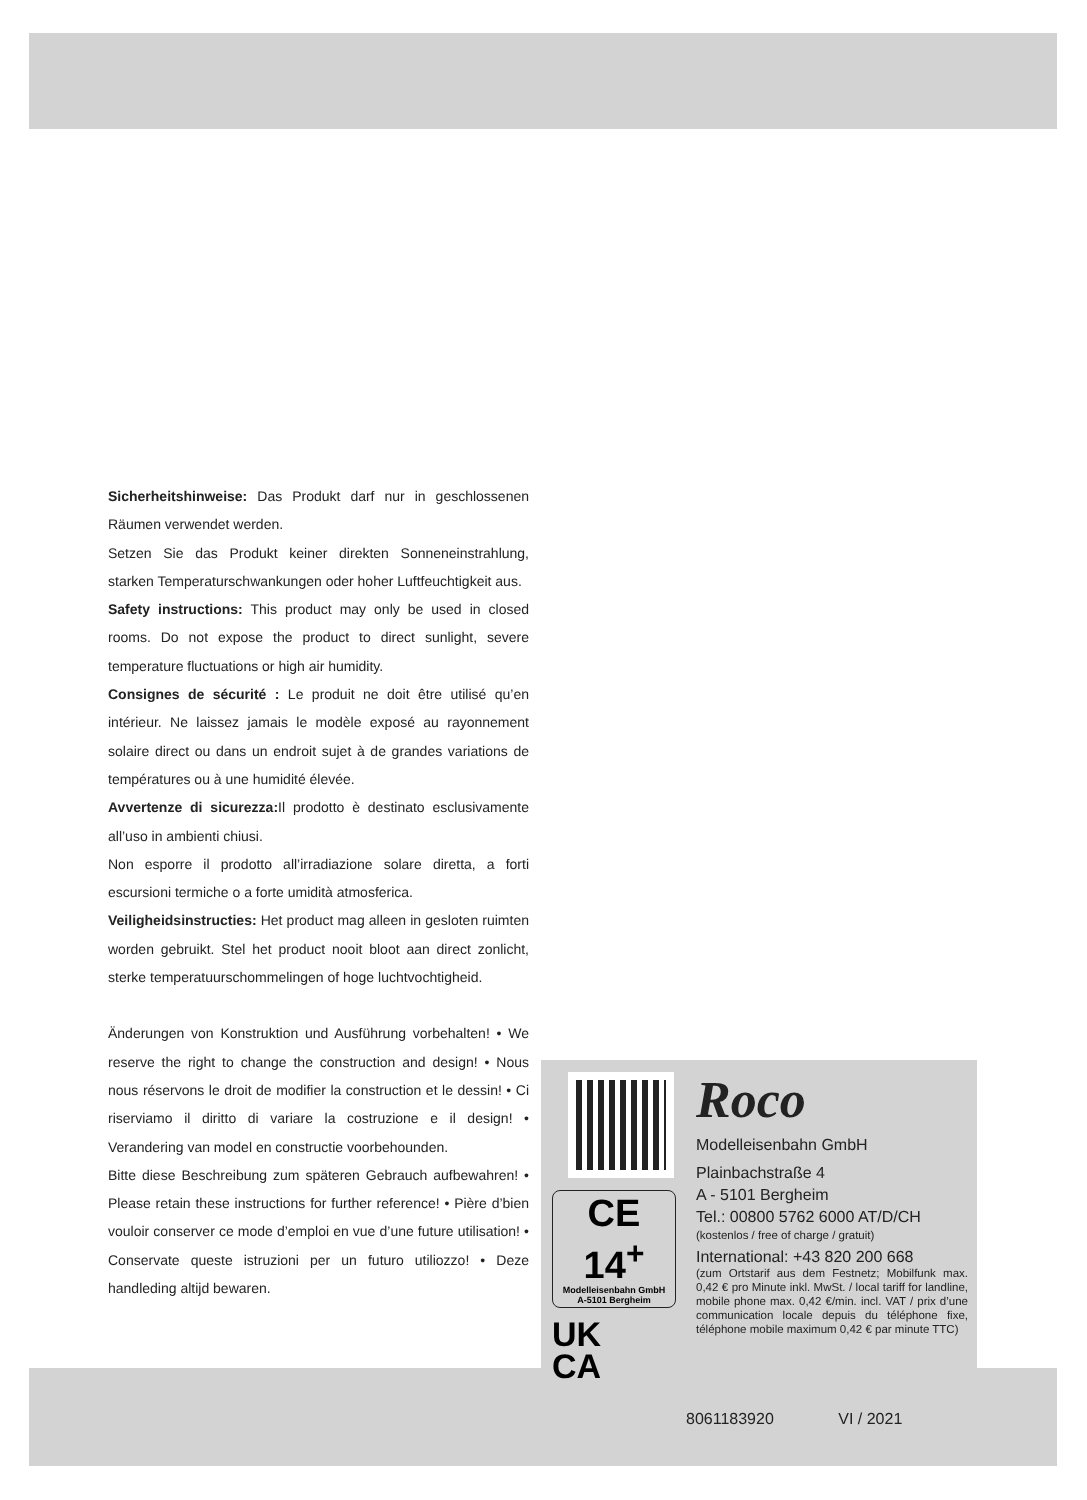Sicherheitshinweise: Das Produkt darf nur in geschlossenen Räumen verwendet werden.
Setzen Sie das Produkt keiner direkten Sonneneinstrahlung, starken Temperaturschwankungen oder hoher Luftfeuchtigkeit aus.
Safety instructions: This product may only be used in closed rooms. Do not expose the product to direct sunlight, severe temperature fluctuations or high air humidity.
Consignes de sécurité : Le produit ne doit être utilisé qu’en intérieur. Ne laissez jamais le modèle exposé au rayonnement solaire direct ou dans un endroit sujet à de grandes variations de températures ou à une humidité élevée.
Avvertenze di sicurezza: Il prodotto è destinato esclusivamente all’uso in ambienti chiusi.
Non esporre il prodotto all’irradiazione solare diretta, a forti escursioni termiche o a forte umidità atmosferica.
Veiligheidsinstructies: Het product mag alleen in gesloten ruimten worden gebruikt. Stel het product nooit bloot aan direct zonlicht, sterke temperatuurschommelingen of hoge luchtvochtigheid.
Änderungen von Konstruktion und Ausführung vorbehalten! • We reserve the right to change the construction and design! • Nous nous réservons le droit de modifier la construction et le dessin! • Ci riserviamo il diritto di variare la costruzione e il design! • Verandering van model en constructie voorbehounden.
Bitte diese Beschreibung zum späteren Gebrauch aufbewahren! • Please retain these instructions for further reference! • Pière d’bien vouloir conserver ce mode d’emploi en vue d’une future utilisation! • Conservate queste istruzioni per un futuro utiliozzo! • Deze handleding altijd bewaren.
CE 14<sup>+</sup>
Modelleisenbahn GmbH
A-5101 Bergheim
UK
CA
Roco
Modelleisenbahn GmbH
Plainbachstraße 4
A - 5101 Bergheim
Tel.: 00800 5762 6000 AT/D/CH
(kostenlos / free of charge / gratuit)
International: +43 820 200 668
(zum Ortstarif aus dem Festnetz; Mobilfunk max. 0,42 € pro Minute inkl. MwSt. / local tariff for landline, mobile phone max. 0,42 €/min. incl. VAT / prix d’une communication locale depuis du téléphone fixe, téléphone mobile maximum 0,42 € par minute TTC)
8061183920 VI / 2021